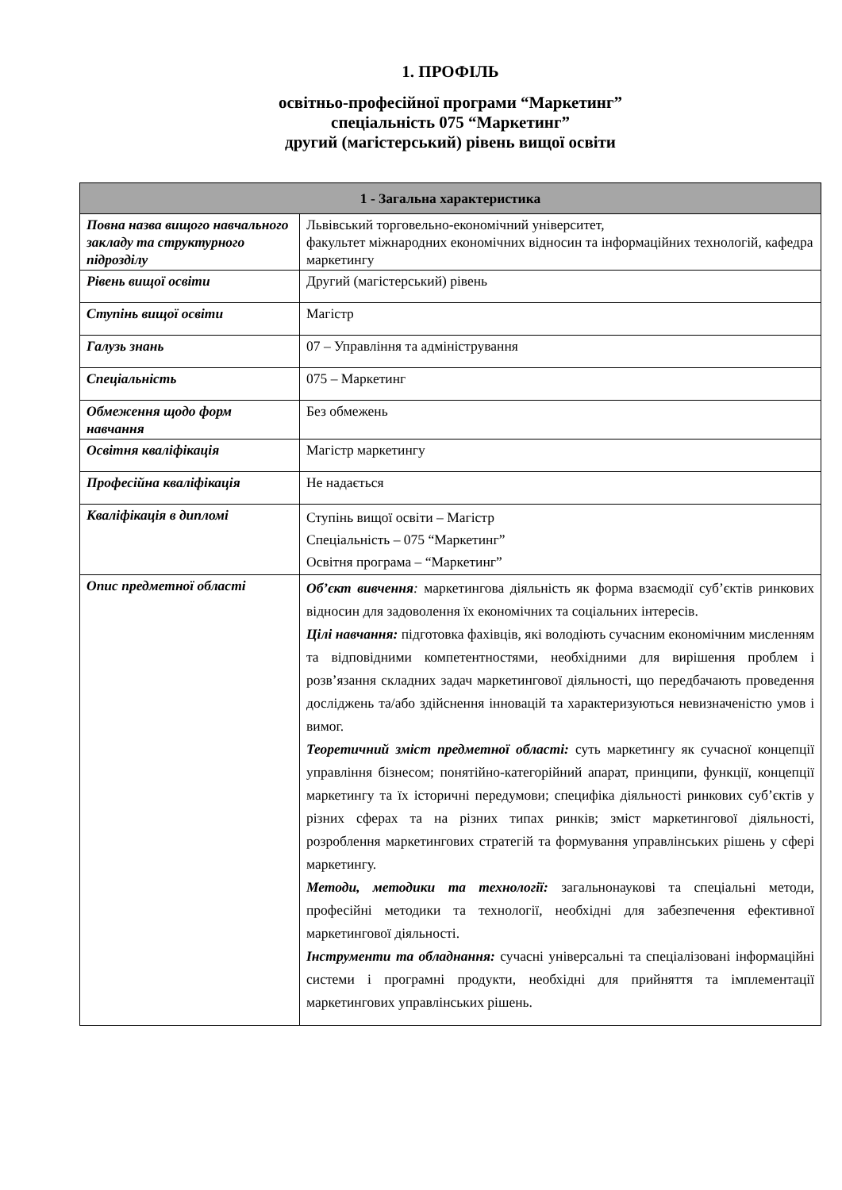1. ПРОФІЛЬ
освітньо-професійної програми “Маркетинг”
спеціальність 075 “Маркетинг”
другий (магістерський) рівень вищої освіти
| 1 - Загальна характеристика | |
| --- | --- |
| Повна назва вищого навчального закладу та структурного підрозділу | Львівський торговельно-економічний університет, факультет міжнародних економічних відносин та інформаційних технологій, кафедра маркетингу |
| Рівень вищої освіти | Другий (магістерський) рівень |
| Ступінь вищої освіти | Магістр |
| Галузь знань | 07 – Управління та адміністрування |
| Спеціальність | 075 – Маркетинг |
| Обмеження щодо форм навчання | Без обмежень |
| Освітня кваліфікація | Магістр маркетингу |
| Професійна кваліфікація | Не надається |
| Кваліфікація в дипломі | Ступінь вищої освіти – Магістр Спеціальність – 075 “Маркетинг” Освітня програма – “Маркетинг” |
| Опис предметної області | Об’єкт вивчення : маркетингова діяльність як форма взаємодії суб’єктів ринкових відносин для задоволення їх економічних та соціальних інтересів. Цілі навчання: підготовка фахівців, які володіють сучасним економічним мисленням та відповідними компетентностями, необхідними для вирішення проблем і розв’язання складних задач маркетингової діяльності, що передбачають проведення досліджень та/або здійснення інновацій та характеризуються невизначеністю умов і вимог. Теоретичний зміст предметної області: суть маркетингу як сучасної концепції управління бізнесом; понятійно-категорійний апарат, принципи, функції, концепції маркетингу та їх історичні передумови; специфіка діяльності ринкових суб’єктів у різних сферах та на різних типах ринків; зміст маркетингової діяльності, розроблення маркетингових стратегій та формування управлінських рішень у сфері маркетингу. Методи, методики та технології: загальнонаукові та спеціальні методи, професійні методики та технології, необхідні для забезпечення ефективної маркетингової діяльності. Інструменти та обладнання: сучасні універсальні та спеціалізовані інформаційні системи і програмні продукти, необхідні для прийняття та імплементації маркетингових управлінських рішень. |